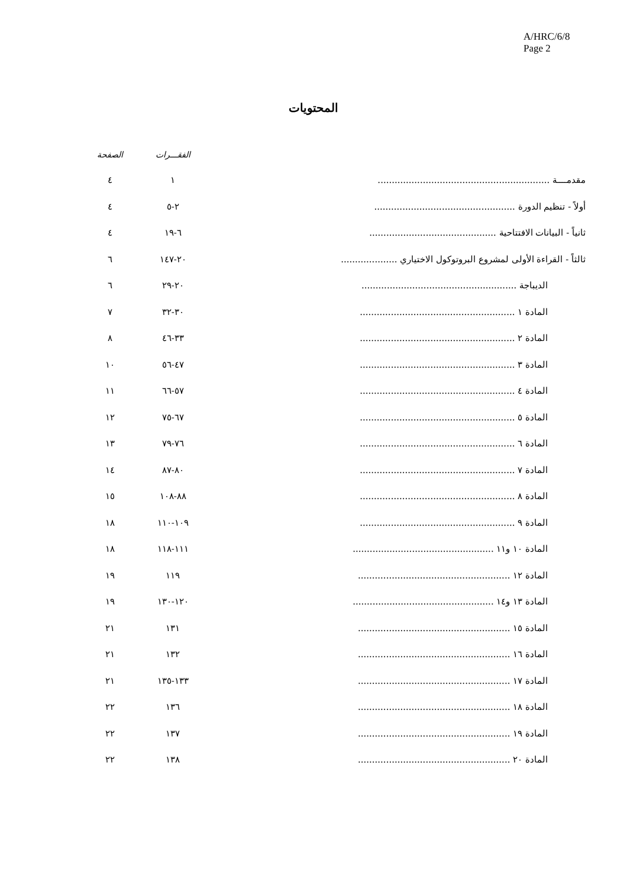A/HRC/6/8
Page 2
المحتويات
| | الفقـــرات | الصفحة |
| --- | --- | --- |
| مقدمــــة ............................................................. | ١ | ٤ |
| أولاً - تنظيم الدورة .................................................. | ٢-٥ | ٤ |
| ثانياً - البيانات الافتتاحية ............................................. | ٦-١٩ | ٤ |
| ثالثاً - القراءة الأولى لمشروع البروتوكول الاختياري .................... | ٢٠-١٤٧ | ٦ |
| الديباجة ....................................................... | ٢٠-٢٩ | ٦ |
| المادة ١ ....................................................... | ٣٠-٣٢ | ٧ |
| المادة ٢ ....................................................... | ٣٣-٤٦ | ٨ |
| المادة ٣ ....................................................... | ٤٧-٥٦ | ١٠ |
| المادة ٤ ....................................................... | ٥٧-٦٦ | ١١ |
| المادة ٥ ....................................................... | ٦٧-٧٥ | ١٢ |
| المادة ٦ ....................................................... | ٧٦-٧٩ | ١٣ |
| المادة ٧ ....................................................... | ٨٠-٨٧ | ١٤ |
| المادة ٨ ....................................................... | ٨٨-١٠٨ | ١٥ |
| المادة ٩ ....................................................... | ١٠٩-١١٠ | ١٨ |
| المادة ١٠ و١١ .................................................. | ١١١-١١٨ | ١٨ |
| المادة ١٢ ...................................................... | ١١٩ | ١٩ |
| المادة ١٣ و١٤ .................................................. | ١٢٠-١٣٠ | ١٩ |
| المادة ١٥ ...................................................... | ١٣١ | ٢١ |
| المادة ١٦ ...................................................... | ١٣٢ | ٢١ |
| المادة ١٧ ...................................................... | ١٣٣-١٣٥ | ٢١ |
| المادة ١٨ ...................................................... | ١٣٦ | ٢٢ |
| المادة ١٩ ...................................................... | ١٣٧ | ٢٢ |
| المادة ٢٠ ...................................................... | ١٣٨ | ٢٢ |